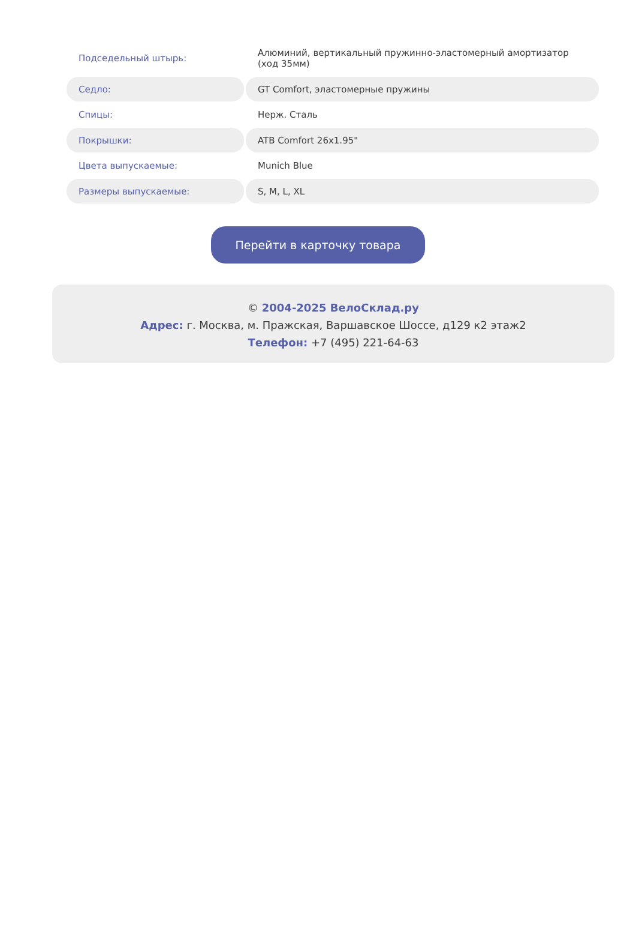| Подседельный штырь: | Алюминий, вертикальный пружинно-эластомерный амортизатор (ход 35мм) |
| Седло: | GT Comfort, эластомерные пружины |
| Спицы: | Нерж. Сталь |
| Покрышки: | ATB Comfort 26x1.95" |
| Цвета выпускаемые: | Munich Blue |
| Размеры выпускаемые: | S, M, L, XL |
Перейти в карточку товара
© 2004-2025 ВелоСклад.ру
Адрес: г. Москва, м. Пражская, Варшавское Шоссе, д129 к2 этаж2
Телефон: +7 (495) 221-64-63